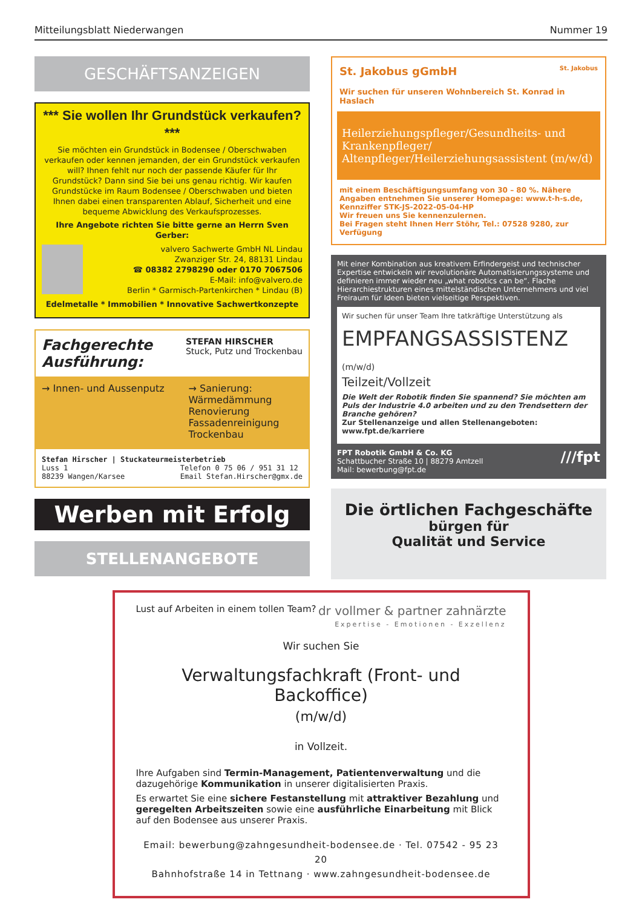Mitteilungsblatt Niederwangen Nummer 19
GESCHÄFTSANZEIGEN
*** Sie wollen Ihr Grundstück verkaufen? ***
Sie möchten ein Grundstück in Bodensee / Oberschwaben verkaufen oder kennen jemanden, der ein Grundstück verkaufen will? Ihnen fehlt nur noch der passende Käufer für Ihr Grundstück? Dann sind Sie bei uns genau richtig. Wir kaufen Grundstücke im Raum Bodensee / Oberschwaben und bieten Ihnen dabei einen transparenten Ablauf, Sicherheit und eine bequeme Abwicklung des Verkaufsprozesses.
Ihre Angebote richten Sie bitte gerne an Herrn Sven Gerber:
valvero Sachwerte GmbH NL Lindau
Zwanziger Str. 24, 88131 Lindau
☎ 08382 2798290 oder 0170 7067506
E-Mail: info@valvero.de
Berlin * Garmisch-Partenkirchen * Lindau (B)
Edelmetalle * Immobilien * Innovative Sachwertkonzepte
Fachgerechte
Ausführung:
STEFAN HIRSCHER
Stuck, Putz und Trockenbau
→ Innen- und Aussenputz → Sanierung:
Wärmedämmung
Renovierung
Fassadenreinigung
Trockenbau
Stefan Hirscher | Stuckateurmeisterbetrieb
Luss 1
88239 Wangen/Karsee Telefon 0 75 06 / 951 31 12
Email Stefan.Hirscher@gmx.de
Werben mit Erfolg
STELLENANGEBOTE
St. Jakobus gGmbH St. Jakobus
Wir suchen für unseren Wohnbereich St. Konrad in Haslach
Heilerziehungspfleger/Gesundheits- und Krankenpfleger/ Altenpfleger/Heilerziehungsassistent (m/w/d)
mit einem Beschäftigungsumfang von 30 – 80 %. Nähere Angaben entnehmen Sie unserer Homepage: www.t-h-s.de, Kennziffer STK-JS-2022-05-04-HP
Wir freuen uns Sie kennenzulernen.
Bei Fragen steht Ihnen Herr Stöhr, Tel.: 07528 9280, zur Verfügung
Mit einer Kombination aus kreativem Erfindergeist und technischer Expertise entwickeln wir revolutionäre Automatisierungssysteme und definieren immer wieder neu „what robotics can be“. Flache Hierarchiestrukturen eines mittelständischen Unternehmens und viel Freiraum für Ideen bieten vielseitige Perspektiven.
Wir suchen für unser Team Ihre tatkräftige Unterstützung als
EMPFANGSASSISTENZ (m/w/d)
Teilzeit/Vollzeit
Die Welt der Robotik finden Sie spannend? Sie möchten am Puls der Industrie 4.0 arbeiten und zu den Trendsettern der Branche gehören?
Zur Stellenanzeige und allen Stellenangeboten: www.fpt.de/karriere
FPT Robotik GmbH & Co. KG ///fpt
Schattbucher Straße 10 | 88279 Amtzell
Mail: bewerbung@fpt.de
Die örtlichen Fachgeschäfte
bürgen für
Qualität und Service
Lust auf Arbeiten in einem tollen Team? dr vollmer & partner zahnärzte
Expertise - Emotionen - Exzellenz
Wir suchen Sie
Verwaltungsfachkraft (Front- und Backoffice)
(m/w/d)
in Vollzeit.
Ihre Aufgaben sind Termin-Management, Patientenverwaltung und die dazugehörige Kommunikation in unserer digitalisierten Praxis.
Es erwartet Sie eine sichere Festanstellung mit attraktiver Bezahlung und geregelten Arbeitszeiten sowie eine ausführliche Einarbeitung mit Blick auf den Bodensee aus unserer Praxis.
Email: bewerbung@zahngesundheit-bodensee.de · Tel. 07542 - 95 23 20
Bahnhofstraße 14 in Tettnang · www.zahngesundheit-bodensee.de